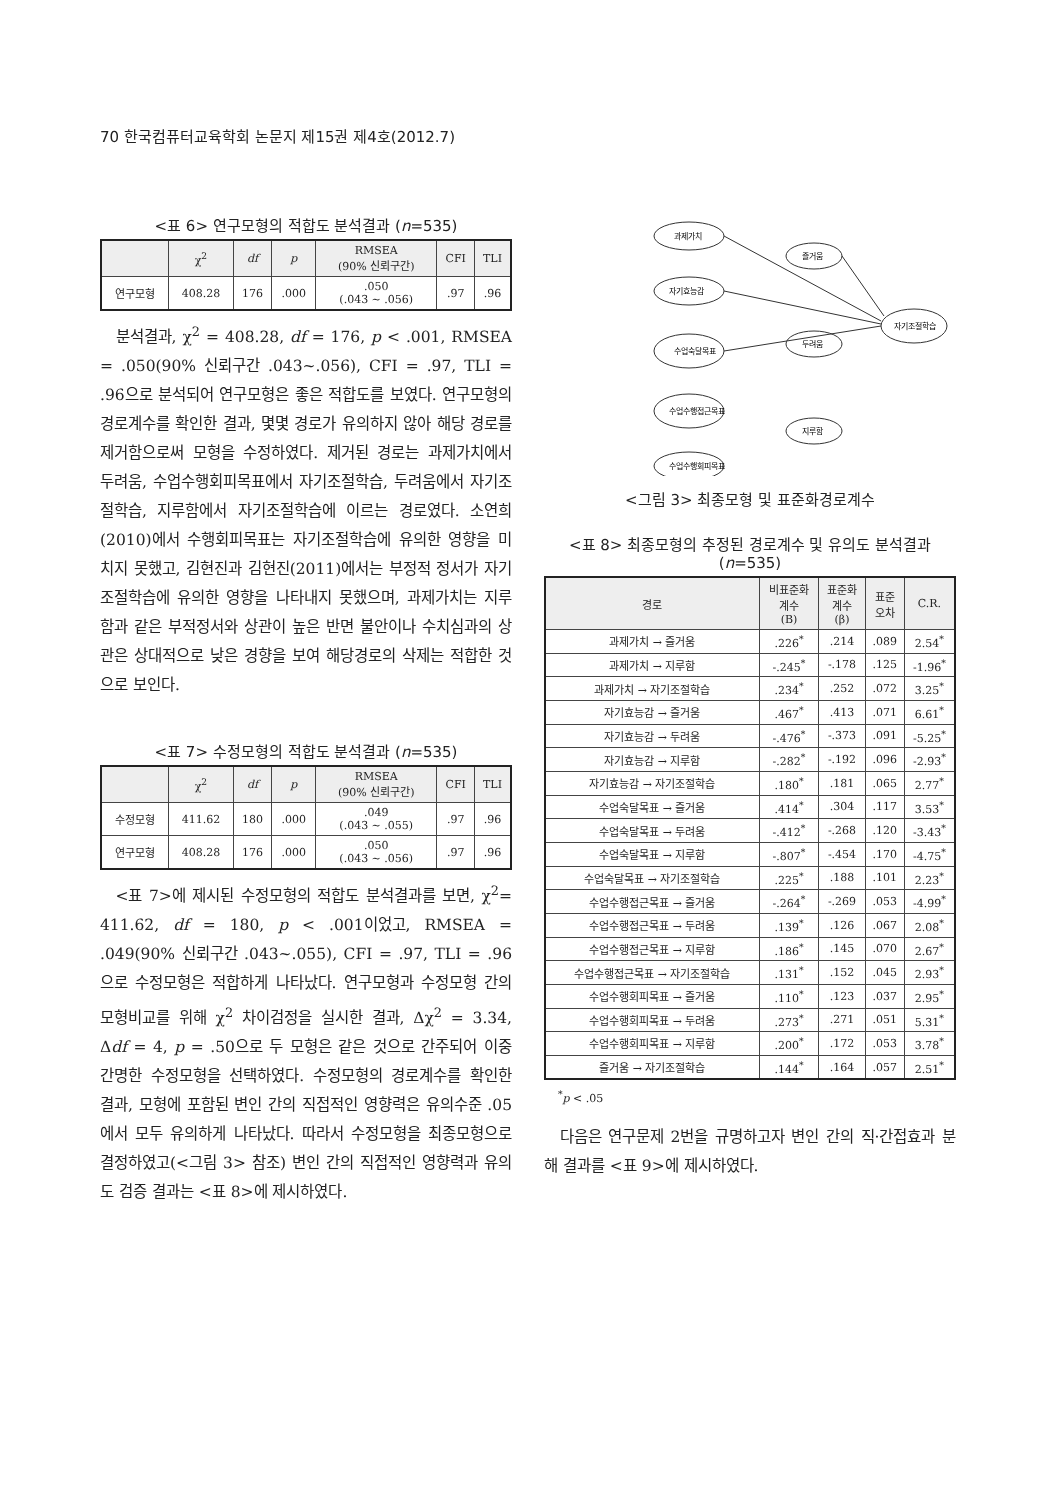70 한국컴퓨터교육학회 논문지 제15권 제4호(2012.7)
<표 6> 연구모형의 적합도 분석결과 (n=535)
| | χ<sup>2</sup> | df | p | RMSEA (90% 신뢰구간) | CFI | TLI |
| --- | --- | --- | --- | --- | --- | --- |
| 연구모형 | 408.28 | 176 | .000 | .050 (.043 ~ .056) | .97 | .96 |
분석결과, χ<sup>2</sup> = 408.28, df = 176, p < .001, RMSEA = .050(90% 신뢰구간 .043~.056), CFI = .97, TLI = .96으로 분석되어 연구모형은 좋은 적합도를 보였다. 연구모형의 경로계수를 확인한 결과, 몇몇 경로가 유의하지 않아 해당 경로를 제거함으로써 모형을 수정하였다. 제거된 경로는 과제가치에서 두려움, 수업수행회피목표에서 자기조절학습, 두려움에서 자기조절학습, 지루함에서 자기조절학습에 이르는 경로였다. 소연희(2010)에서 수행회피목표는 자기조절학습에 유의한 영향을 미치지 못했고, 김현진과 김현진(2011)에서는 부정적 정서가 자기조절학습에 유의한 영향을 나타내지 못했으며, 과제가치는 지루함과 같은 부적정서와 상관이 높은 반면 불안이나 수치심과의 상관은 상대적으로 낮은 경향을 보여 해당경로의 삭제는 적합한 것으로 보인다.
<표 7> 수정모형의 적합도 분석결과 (n=535)
| | χ<sup>2</sup> | df | p | RMSEA (90% 신뢰구간) | CFI | TLI |
| --- | --- | --- | --- | --- | --- | --- |
| 수정모형 | 411.62 | 180 | .000 | .049 (.043 ~ .055) | .97 | .96 |
| 연구모형 | 408.28 | 176 | .000 | .050 (.043 ~ .056) | .97 | .96 |
<표 7>에 제시된 수정모형의 적합도 분석결과를 보면, χ<sup>2</sup>= 411.62, df = 180, p < .001이었고, RMSEA = .049(90% 신뢰구간 .043~.055), CFI = .97, TLI = .96으로 수정모형은 적합하게 나타났다. 연구모형과 수정모형 간의 모형비교를 위해 χ<sup>2</sup> 차이검정을 실시한 결과, Δχ<sup>2</sup> = 3.34, Δdf = 4, p = .50으로 두 모형은 같은 것으로 간주되어 이중 간명한 수정모형을 선택하였다. 수정모형의 경로계수를 확인한 결과, 모형에 포함된 변인 간의 직접적인 영향력은 유의수준 .05에서 모두 유의하게 나타났다. 따라서 수정모형을 최종모형으로 결정하였고(<그림 3> 참조) 변인 간의 직접적인 영향력과 유의도 검증 결과는 <표 8>에 제시하였다.
과제가치
자기효능감
수업숙달목표
수업수행접근목표
수업수행회피목표
즐거움
두려움
지루함
자기조절학습
<그림 3> 최종모형 및 표준화경로계수
<표 8> 최종모형의 추정된 경로계수 및 유의도 분석결과 (n=535)
| 경로 | 비표준화 계수 (B) | 표준화 계수 (β) | 표준 오차 | C.R. |
| --- | --- | --- | --- | --- |
| 과제가치 → 즐거움 | .226<sup>*</sup> | .214 | .089 | 2.54<sup>*</sup> |
| 과제가치 → 지루함 | -.245<sup>*</sup> | -.178 | .125 | -1.96<sup>*</sup> |
| 과제가치 → 자기조절학습 | .234<sup>*</sup> | .252 | .072 | 3.25<sup>*</sup> |
| 자기효능감 → 즐거움 | .467<sup>*</sup> | .413 | .071 | 6.61<sup>*</sup> |
| 자기효능감 → 두려움 | -.476<sup>*</sup> | -.373 | .091 | -5.25<sup>*</sup> |
| 자기효능감 → 지루함 | -.282<sup>*</sup> | -.192 | .096 | -2.93<sup>*</sup> |
| 자기효능감 → 자기조절학습 | .180<sup>*</sup> | .181 | .065 | 2.77<sup>*</sup> |
| 수업숙달목표 → 즐거움 | .414<sup>*</sup> | .304 | .117 | 3.53<sup>*</sup> |
| 수업숙달목표 → 두려움 | -.412<sup>*</sup> | -.268 | .120 | -3.43<sup>*</sup> |
| 수업숙달목표 → 지루함 | -.807<sup>*</sup> | -.454 | .170 | -4.75<sup>*</sup> |
| 수업숙달목표 → 자기조절학습 | .225<sup>*</sup> | .188 | .101 | 2.23<sup>*</sup> |
| 수업수행접근목표 → 즐거움 | -.264<sup>*</sup> | -.269 | .053 | -4.99<sup>*</sup> |
| 수업수행접근목표 → 두려움 | .139<sup>*</sup> | .126 | .067 | 2.08<sup>*</sup> |
| 수업수행접근목표 → 지루함 | .186<sup>*</sup> | .145 | .070 | 2.67<sup>*</sup> |
| 수업수행접근목표 → 자기조절학습 | .131<sup>*</sup> | .152 | .045 | 2.93<sup>*</sup> |
| 수업수행회피목표 → 즐거움 | .110<sup>*</sup> | .123 | .037 | 2.95<sup>*</sup> |
| 수업수행회피목표 → 두려움 | .273<sup>*</sup> | .271 | .051 | 5.31<sup>*</sup> |
| 수업수행회피목표 → 지루함 | .200<sup>*</sup> | .172 | .053 | 3.78<sup>*</sup> |
| 즐거움 → 자기조절학습 | .144<sup>*</sup> | .164 | .057 | 2.51<sup>*</sup> |
<sup>*</sup> p < .05
다음은 연구문제 2번을 규명하고자 변인 간의 직·간접효과 분해 결과를 <표 9>에 제시하였다.